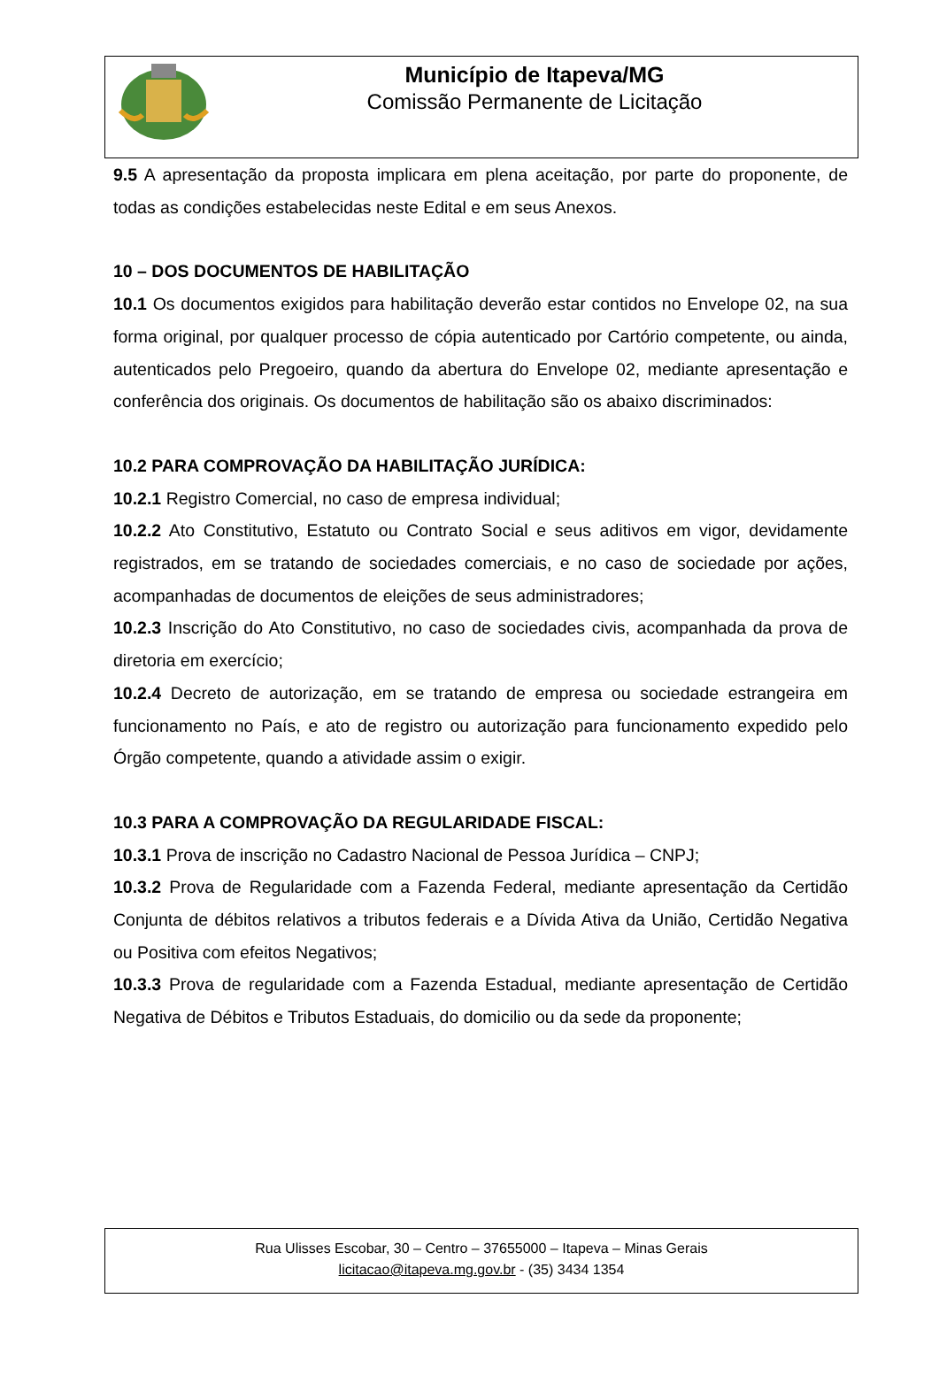Município de Itapeva/MG
Comissão Permanente de Licitação
9.5 A apresentação da proposta implicara em plena aceitação, por parte do proponente, de todas as condições estabelecidas neste Edital e em seus Anexos.
10 – DOS DOCUMENTOS DE HABILITAÇÃO
10.1 Os documentos exigidos para habilitação deverão estar contidos no Envelope 02, na sua forma original, por qualquer processo de cópia autenticado por Cartório competente, ou ainda, autenticados pelo Pregoeiro, quando da abertura do Envelope 02, mediante apresentação e conferência dos originais. Os documentos de habilitação são os abaixo discriminados:
10.2 PARA COMPROVAÇÃO DA HABILITAÇÃO JURÍDICA:
10.2.1 Registro Comercial, no caso de empresa individual;
10.2.2 Ato Constitutivo, Estatuto ou Contrato Social e seus aditivos em vigor, devidamente registrados, em se tratando de sociedades comerciais, e no caso de sociedade por ações, acompanhadas de documentos de eleições de seus administradores;
10.2.3 Inscrição do Ato Constitutivo, no caso de sociedades civis, acompanhada da prova de diretoria em exercício;
10.2.4 Decreto de autorização, em se tratando de empresa ou sociedade estrangeira em funcionamento no País, e ato de registro ou autorização para funcionamento expedido pelo Órgão competente, quando a atividade assim o exigir.
10.3 PARA A COMPROVAÇÃO DA REGULARIDADE FISCAL:
10.3.1 Prova de inscrição no Cadastro Nacional de Pessoa Jurídica – CNPJ;
10.3.2 Prova de Regularidade com a Fazenda Federal, mediante apresentação da Certidão Conjunta de débitos relativos a tributos federais e a Dívida Ativa da União, Certidão Negativa ou Positiva com efeitos Negativos;
10.3.3 Prova de regularidade com a Fazenda Estadual, mediante apresentação de Certidão Negativa de Débitos e Tributos Estaduais, do domicilio ou da sede da proponente;
Rua Ulisses Escobar, 30 – Centro – 37655000 – Itapeva – Minas Gerais
licitacao@itapeva.mg.gov.br - (35) 3434 1354